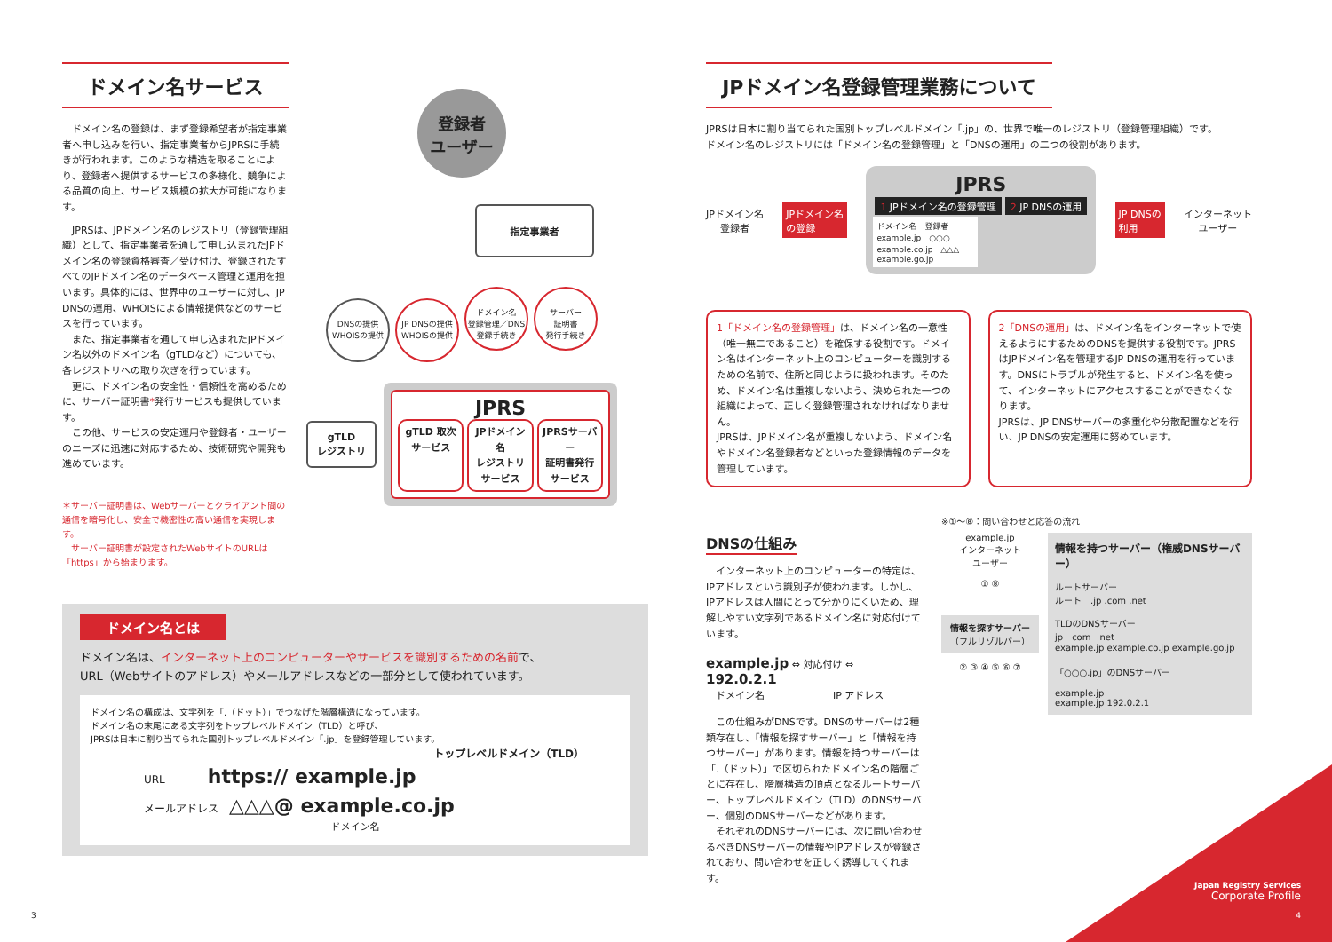ドメイン名サービス
　ドメイン名の登録は、まず登録希望者が指定事業者へ申し込みを行い、指定事業者からJPRSに手続きが行われます。このような構造を取ることにより、登録者へ提供するサービスの多様化、競争による品質の向上、サービス規模の拡大が可能になります。
　JPRSは、JPドメイン名のレジストリ（登録管理組織）として、指定事業者を通して申し込まれたJPドメイン名の登録資格審査／受け付け、登録されたすべてのJPドメイン名のデータベース管理と運用を担います。具体的には、世界中のユーザーに対し、JP DNSの運用、WHOISによる情報提供などのサービスを行っています。
　また、指定事業者を通して申し込まれたJPドメイン名以外のドメイン名（gTLDなど）についても、各レジストリへの取り次ぎを行っています。
　更に、ドメイン名の安全性・信頼性を高めるために、サーバー証明書*発行サービスも提供しています。
　この他、サービスの安定運用や登録者・ユーザーのニーズに迅速に対応するため、技術研究や開発も進めています。
＊サーバー証明書は、Webサーバーとクライアント間の通信を暗号化し、安全で機密性の高い通信を実現します。
　サーバー証明書が設定されたWebサイトのURLは「https」から始まります。
登録者
ユーザー
指定事業者
DNSの提供
WHOISの提供 JP DNSの提供
WHOISの提供 ドメイン名
登録管理／DNS
登録手続き サーバー
証明書
発行手続き
gTLD
レジストリ
JPRS
gTLD 取次
サービス
JPドメイン名
レジストリ
サービス
JPRSサーバー
証明書発行
サービス
ドメイン名とは
ドメイン名は、インターネット上のコンピューターやサービスを識別するための名前で、
URL（Webサイトのアドレス）やメールアドレスなどの一部分として使われています。
ドメイン名の構成は、文字列を「.（ドット）」でつなげた階層構造になっています。
ドメイン名の末尾にある文字列をトップレベルドメイン（TLD）と呼び、
JPRSは日本に割り当てられた国別トップレベルドメイン「.jp」を登録管理しています。
トップレベルドメイン（TLD）
URL　　　　https:// example.jp
メールアドレス　△△△@ example.co.jp
ドメイン名
JPドメイン名登録管理業務について
JPRSは日本に割り当てられた国別トップレベルドメイン「.jp」の、世界で唯一のレジストリ（登録管理組織）です。
ドメイン名のレジストリには「ドメイン名の登録管理」と「DNSの運用」の二つの役割があります。
JPドメイン名
登録者
JPドメイン名
の登録
JPRS
1 JPドメイン名の登録管理 2 JP DNSの運用
ドメイン名　登録者
example.jp　○○○
example.co.jp　△△△
example.go.jp
JP DNSの
利用
インターネット
ユーザー
1「ドメイン名の登録管理」は、ドメイン名の一意性（唯一無二であること）を確保する役割です。ドメイン名はインターネット上のコンピューターを識別するための名前で、住所と同じように扱われます。そのため、ドメイン名は重複しないよう、決められた一つの組織によって、正しく登録管理されなければなりません。
JPRSは、JPドメイン名が重複しないよう、ドメイン名やドメイン名登録者などといった登録情報のデータを管理しています。
2「DNSの運用」は、ドメイン名をインターネットで使えるようにするためのDNSを提供する役割です。JPRSはJPドメイン名を管理するJP DNSの運用を行っています。DNSにトラブルが発生すると、ドメイン名を使って、インターネットにアクセスすることができなくなります。
JPRSは、JP DNSサーバーの多重化や分散配置などを行い、JP DNSの安定運用に努めています。
DNSの仕組み
　インターネット上のコンピューターの特定は、IPアドレスという識別子が使われます。しかし、IPアドレスは人間にとって分かりにくいため、理解しやすい文字列であるドメイン名に対応付けています。
example.jp ⇔ 対応付け ⇔ 192.0.2.1
　ドメイン名　　　　　　　IP アドレス
　この仕組みがDNSです。DNSのサーバーは2種類存在し、「情報を探すサーバー」と「情報を持つサーバー」があります。情報を持つサーバーは「.（ドット）」で区切られたドメイン名の階層ごとに存在し、階層構造の頂点となるルートサーバー、トップレベルドメイン（TLD）のDNSサーバー、個別のDNSサーバーなどがあります。
　それぞれのDNSサーバーには、次に問い合わせるべきDNSサーバーの情報やIPアドレスが登録されており、問い合わせを正しく誘導してくれます。
※①〜⑧：問い合わせと応答の流れ
example.jp
インターネット
ユーザー
① ⑧
情報を探すサーバー
（フルリゾルバー）
② ③ ④ ⑤ ⑥ ⑦
情報を持つサーバー（権威DNSサーバー）
ルートサーバー
ルート　.jp .com .net
TLDのDNSサーバー
jp　com　net
example.jp example.co.jp example.go.jp
「○○○.jp」のDNSサーバー
example.jp
example.jp 192.0.2.1
3
Japan Registry Services
Corporate Profile
4